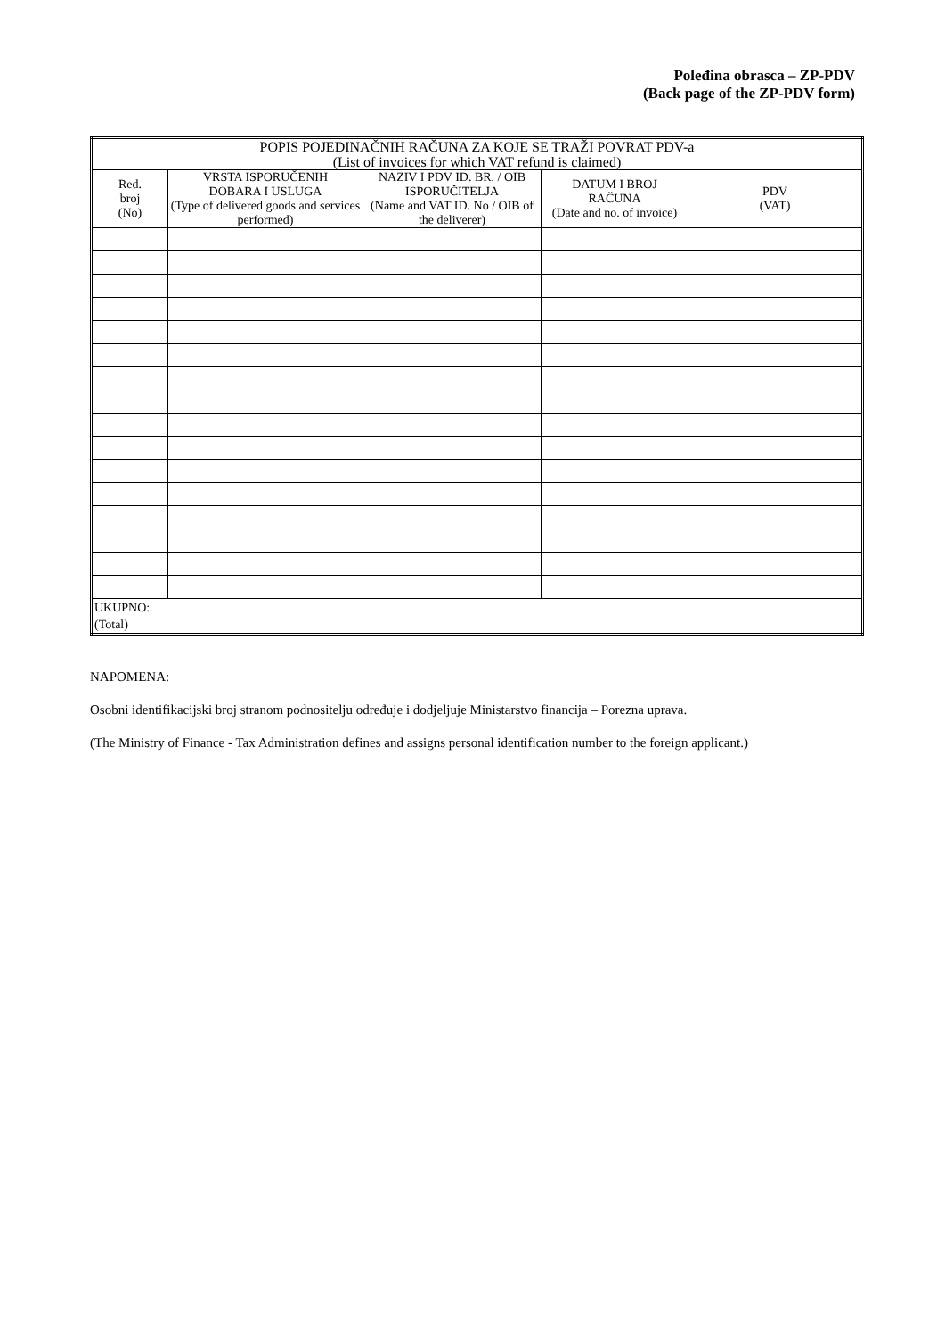Poleđina obrasca – ZP-PDV
(Back page of the ZP-PDV form)
| POPIS POJEDINAČNIH RAČUNA ZA KOJE SE TRAŽI POVRAT PDV-a (List of invoices for which VAT refund is claimed) | | | | |
| --- | --- | --- | --- | --- |
| Red. broj (No) | VRSTA ISPORUČENIH DOBARA I USLUGA (Type of delivered goods and services performed) | NAZIV I PDV ID. BR. / OIB ISPORUČITELJA (Name and VAT ID. No / OIB of the deliverer) | DATUM I BROJ RAČUNA (Date and no. of invoice) | PDV (VAT) |
| UKUPNO: (Total) | | | | |
NAPOMENA:
Osobni identifikacijski broj stranom podnositelju određuje i dodjeljuje Ministarstvo financija – Porezna uprava.
(The Ministry of Finance - Tax Administration defines and assigns personal identification number to the foreign applicant.)